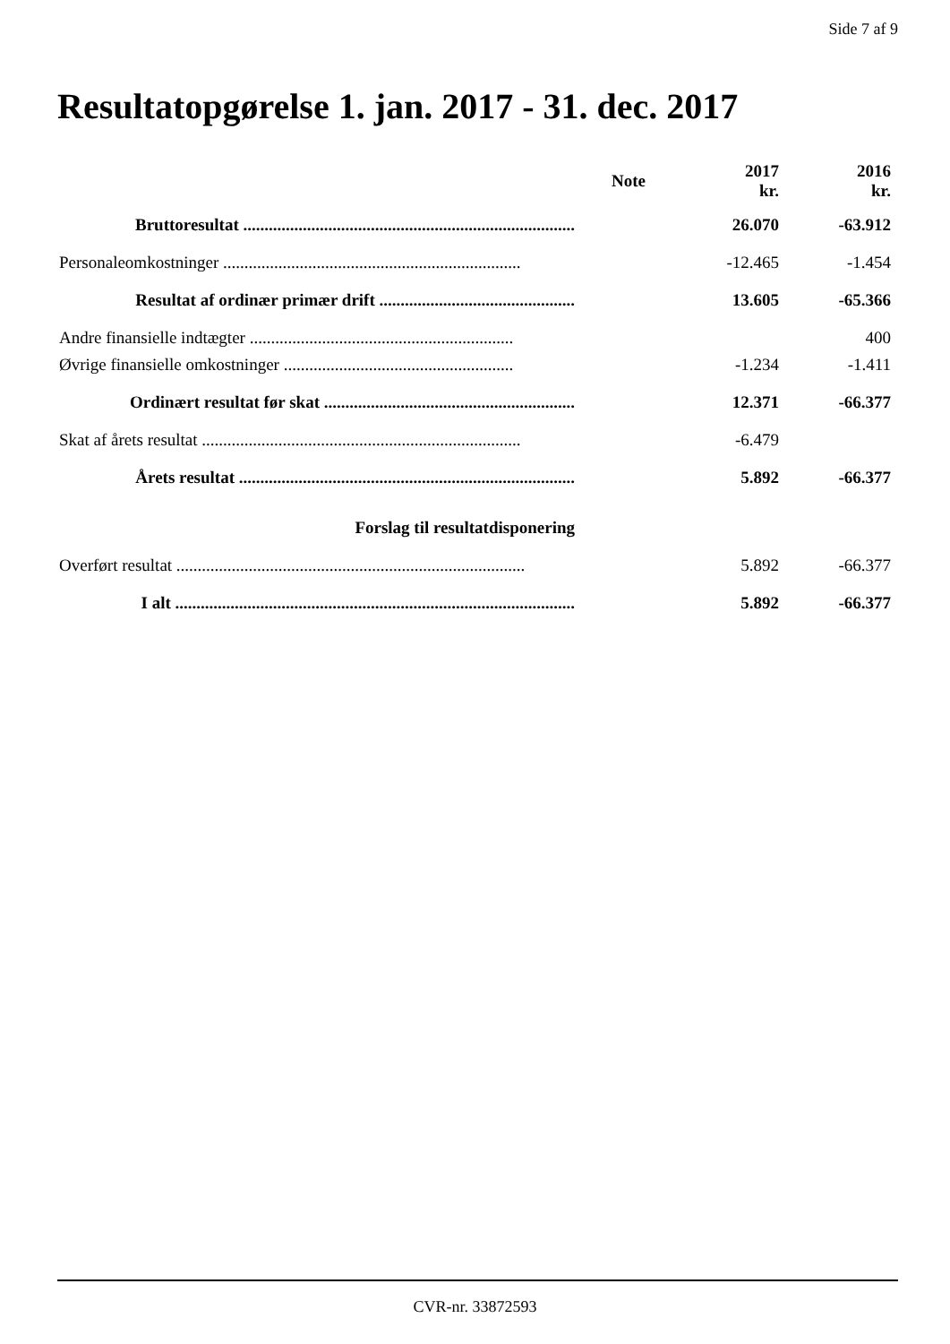Side 7 af 9
Resultatopgørelse 1. jan. 2017 - 31. dec. 2017
| | Note | 2017 kr. | 2016 kr. |
| --- | --- | --- | --- |
| Bruttoresultat .............................................................................. | | 26.070 | -63.912 |
| Personaleomkostninger ...................................................................... | | -12.465 | -1.454 |
| Resultat af ordinær primær drift .............................................. | | 13.605 | -65.366 |
| Andre finansielle indtægter .............................................................. | | | 400 |
| Øvrige finansielle omkostninger ...................................................... | | -1.234 | -1.411 |
| Ordinært resultat før skat ........................................................... | | 12.371 | -66.377 |
| Skat af årets resultat ........................................................................... | | -6.479 | |
| Årets resultat ............................................................................... | | 5.892 | -66.377 |
| Forslag til resultatdisponering | | | |
| Overført resultat .................................................................................. | | 5.892 | -66.377 |
| I alt .............................................................................................. | | 5.892 | -66.377 |
CVR-nr. 33872593